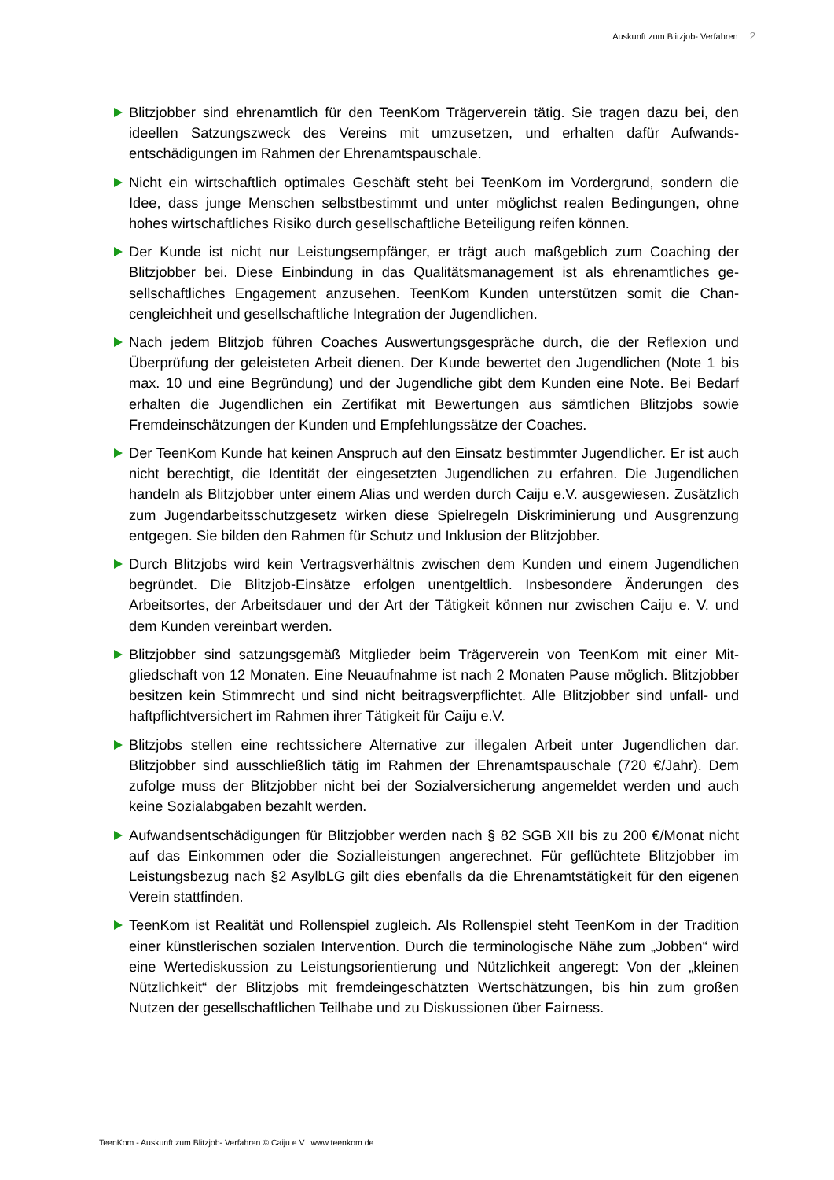Auskunft zum Blitzjob- Verfahren 2
Blitzjobber sind ehrenamtlich für den TeenKom Trägerverein tätig. Sie tragen dazu bei, den ideellen Satzungszweck des Vereins mit umzusetzen, und erhalten dafür Aufwands­entschädigungen im Rahmen der Ehrenamtspauschale.
Nicht ein wirtschaftlich optimales Geschäft steht bei TeenKom im Vordergrund, sondern die Idee, dass junge Menschen selbstbestimmt und unter möglichst realen Bedingungen, ohne hohes wirtschaftliches Risiko durch gesellschaftliche Beteiligung reifen können.
Der Kunde ist nicht nur Leistungsempfänger, er trägt auch maßgeblich zum Coaching der Blitzjobber bei. Diese Einbindung in das Qualitätsmanagement ist als ehrenamtliches ge­sellschaftliches Engagement anzusehen. TeenKom Kunden unterstützen somit die Chan­cengleichheit und gesellschaftliche Integration der Jugendlichen.
Nach jedem Blitzjob führen Coaches Auswertungsgespräche durch, die der Reflexion und Überprüfung der geleisteten Arbeit dienen. Der Kunde bewertet den Jugendlichen (Note 1 bis max. 10 und eine Begründung) und der Jugendliche gibt dem Kunden eine Note. Bei Bedarf erhalten die Jugendlichen ein Zertifikat mit Bewertungen aus sämtlichen Blitzjobs sowie Fremdeinschätzungen der Kunden und Empfehlungssätze der Coaches.
Der TeenKom Kunde hat keinen Anspruch auf den Einsatz bestimmter Jugendlicher. Er ist auch nicht berechtigt, die Identität der eingesetzten Jugendlichen zu erfahren. Die Ju­gendlichen handeln als Blitzjobber unter einem Alias und werden durch Caiju e.V. ausge­wiesen. Zusätzlich zum Jugendarbeitsschutzgesetz wirken diese Spielregeln Diskriminie­rung und Ausgrenzung entgegen. Sie bilden den Rahmen für Schutz und Inklusion der Blitzjobber.
Durch Blitzjobs wird kein Vertragsverhältnis zwischen dem Kunden und einem Jugendli­chen begründet. Die Blitzjob-Einsätze erfolgen unentgeltlich. Insbesondere Änderungen des Arbeitsortes, der Arbeitsdauer und der Art der Tätigkeit können nur zwischen Caiju e. V. und dem Kunden vereinbart werden.
Blitzjobber sind satzungsgemäß Mitglieder beim Trägerverein von TeenKom mit einer Mit­gliedschaft von 12 Monaten. Eine Neuaufnahme ist nach 2 Monaten Pause möglich. Blitz­jobber besitzen kein Stimmrecht und sind nicht beitragsverpflichtet. Alle Blitzjobber sind unfall- und haftpflichtversichert im Rahmen ihrer Tätigkeit für Caiju e.V.
Blitzjobs stellen eine rechtssichere Alternative zur illegalen Arbeit unter Jugendlichen dar. Blitzjobber sind ausschließlich tätig im Rahmen der Ehrenamtspauschale (720 €/Jahr). Dem zufolge muss der Blitzjobber nicht bei der Sozialversicherung angemeldet werden und auch keine Sozialabgaben bezahlt werden.
Aufwandsentschädigungen für Blitzjobber werden nach § 82 SGB XII bis zu 200 €/Monat nicht auf das Einkommen oder die Sozialleistungen angerechnet. Für geflüchtete Blitzjob­ber im Leistungsbezug nach §2 AsylbLG gilt dies ebenfalls da die Ehrenamtstätigkeit für den eigenen Verein stattfinden.
TeenKom ist Realität und Rollenspiel zugleich. Als Rollenspiel steht TeenKom in der Tra­dition einer künstlerischen sozialen Intervention. Durch die terminologische Nähe zum „Jobben“ wird eine Wertediskussion zu Leistungsorientierung und Nützlichkeit angeregt: Von der „kleinen Nützlichkeit“ der Blitzjobs mit fremdeingeschätzten Wertschätzungen, bis hin zum großen Nutzen der gesellschaftlichen Teilhabe und zu Diskussionen über Fair­ness.
TeenKom - Auskunft zum Blitzjob- Verfahren © Caiju e.V. www.teenkom.de